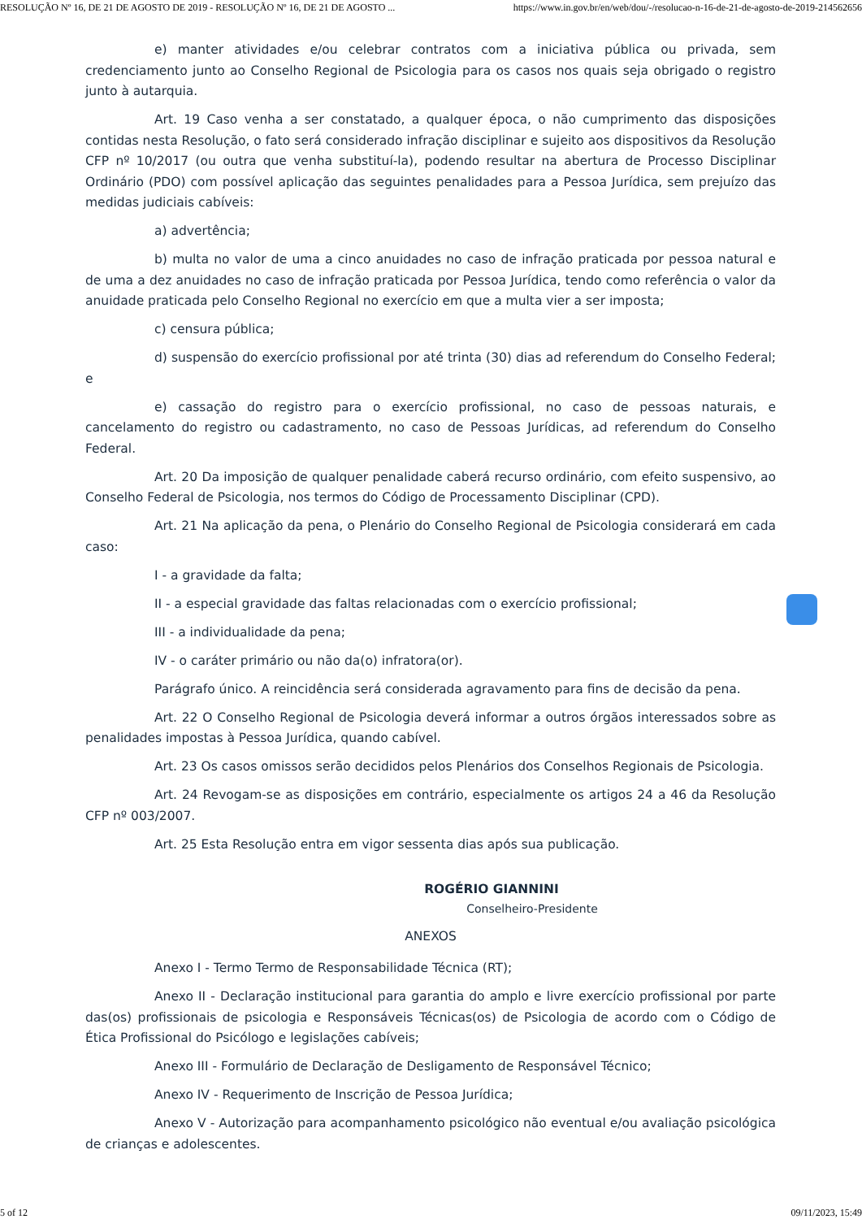RESOLUÇÃO Nº 16, DE 21 DE AGOSTO DE 2019 - RESOLUÇÃO Nº 16, DE 21 DE AGOSTO ... https://www.in.gov.br/en/web/dou/-/resolucao-n-16-de-21-de-agosto-de-2019-214562656
e) manter atividades e/ou celebrar contratos com a iniciativa pública ou privada, sem credenciamento junto ao Conselho Regional de Psicologia para os casos nos quais seja obrigado o registro junto à autarquia.
Art. 19 Caso venha a ser constatado, a qualquer época, o não cumprimento das disposições contidas nesta Resolução, o fato será considerado infração disciplinar e sujeito aos dispositivos da Resolução CFP nº 10/2017 (ou outra que venha substituí-la), podendo resultar na abertura de Processo Disciplinar Ordinário (PDO) com possível aplicação das seguintes penalidades para a Pessoa Jurídica, sem prejuízo das medidas judiciais cabíveis:
a) advertência;
b) multa no valor de uma a cinco anuidades no caso de infração praticada por pessoa natural e de uma a dez anuidades no caso de infração praticada por Pessoa Jurídica, tendo como referência o valor da anuidade praticada pelo Conselho Regional no exercício em que a multa vier a ser imposta;
c) censura pública;
d) suspensão do exercício profissional por até trinta (30) dias ad referendum do Conselho Federal; e
e) cassação do registro para o exercício profissional, no caso de pessoas naturais, e cancelamento do registro ou cadastramento, no caso de Pessoas Jurídicas, ad referendum do Conselho Federal.
Art. 20 Da imposição de qualquer penalidade caberá recurso ordinário, com efeito suspensivo, ao Conselho Federal de Psicologia, nos termos do Código de Processamento Disciplinar (CPD).
Art. 21 Na aplicação da pena, o Plenário do Conselho Regional de Psicologia considerará em cada caso:
I - a gravidade da falta;
II - a especial gravidade das faltas relacionadas com o exercício profissional;
III - a individualidade da pena;
IV - o caráter primário ou não da(o) infratora(or).
Parágrafo único. A reincidência será considerada agravamento para fins de decisão da pena.
Art. 22 O Conselho Regional de Psicologia deverá informar a outros órgãos interessados sobre as penalidades impostas à Pessoa Jurídica, quando cabível.
Art. 23 Os casos omissos serão decididos pelos Plenários dos Conselhos Regionais de Psicologia.
Art. 24 Revogam-se as disposições em contrário, especialmente os artigos 24 a 46 da Resolução CFP nº 003/2007.
Art. 25 Esta Resolução entra em vigor sessenta dias após sua publicação.
ROGÉRIO GIANNINI
Conselheiro-Presidente
ANEXOS
Anexo I - Termo Termo de Responsabilidade Técnica (RT);
Anexo II - Declaração institucional para garantia do amplo e livre exercício profissional por parte das(os) profissionais de psicologia e Responsáveis Técnicas(os) de Psicologia de acordo com o Código de Ética Profissional do Psicólogo e legislações cabíveis;
Anexo III - Formulário de Declaração de Desligamento de Responsável Técnico;
Anexo IV - Requerimento de Inscrição de Pessoa Jurídica;
Anexo V - Autorização para acompanhamento psicológico não eventual e/ou avaliação psicológica de crianças e adolescentes.
5 of 12 09/11/2023, 15:49